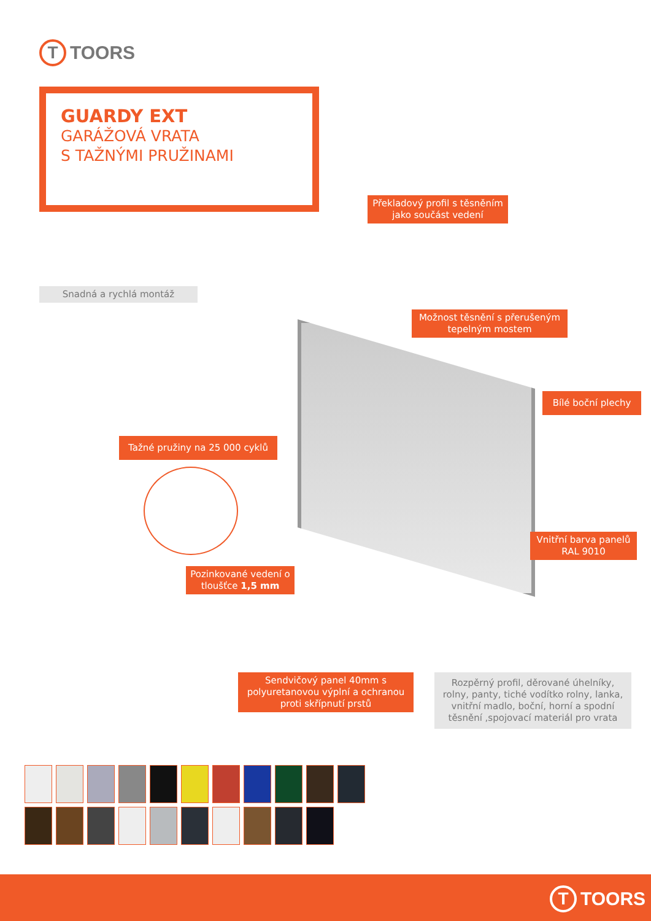T
TOORS
GUARDY EXT
GARÁŽOVÁ VRATA
S TAŽNÝMI PRUŽINAMI
Překladový profil s těsněním jako součást vedení
Snadná a rychlá montáž
Možnost těsnění s přerušeným tepelným mostem
Bílé boční plechy
Tažné pružiny na 25 000 cyklů
Vnitřní barva panelů RAL 9010
Pozinkované vedení o tloušťce 1,5 mm
Sendvičový panel 40mm s polyuretanovou výplní a ochranou proti skřípnutí prstů
Rozpěrný profil, děrované úhelníky, rolny, panty, tiché vodítko rolny, lanka, vnitřní madlo, boční, horní a spodní těsnění ,spojovací materiál pro vrata
T
TOORS